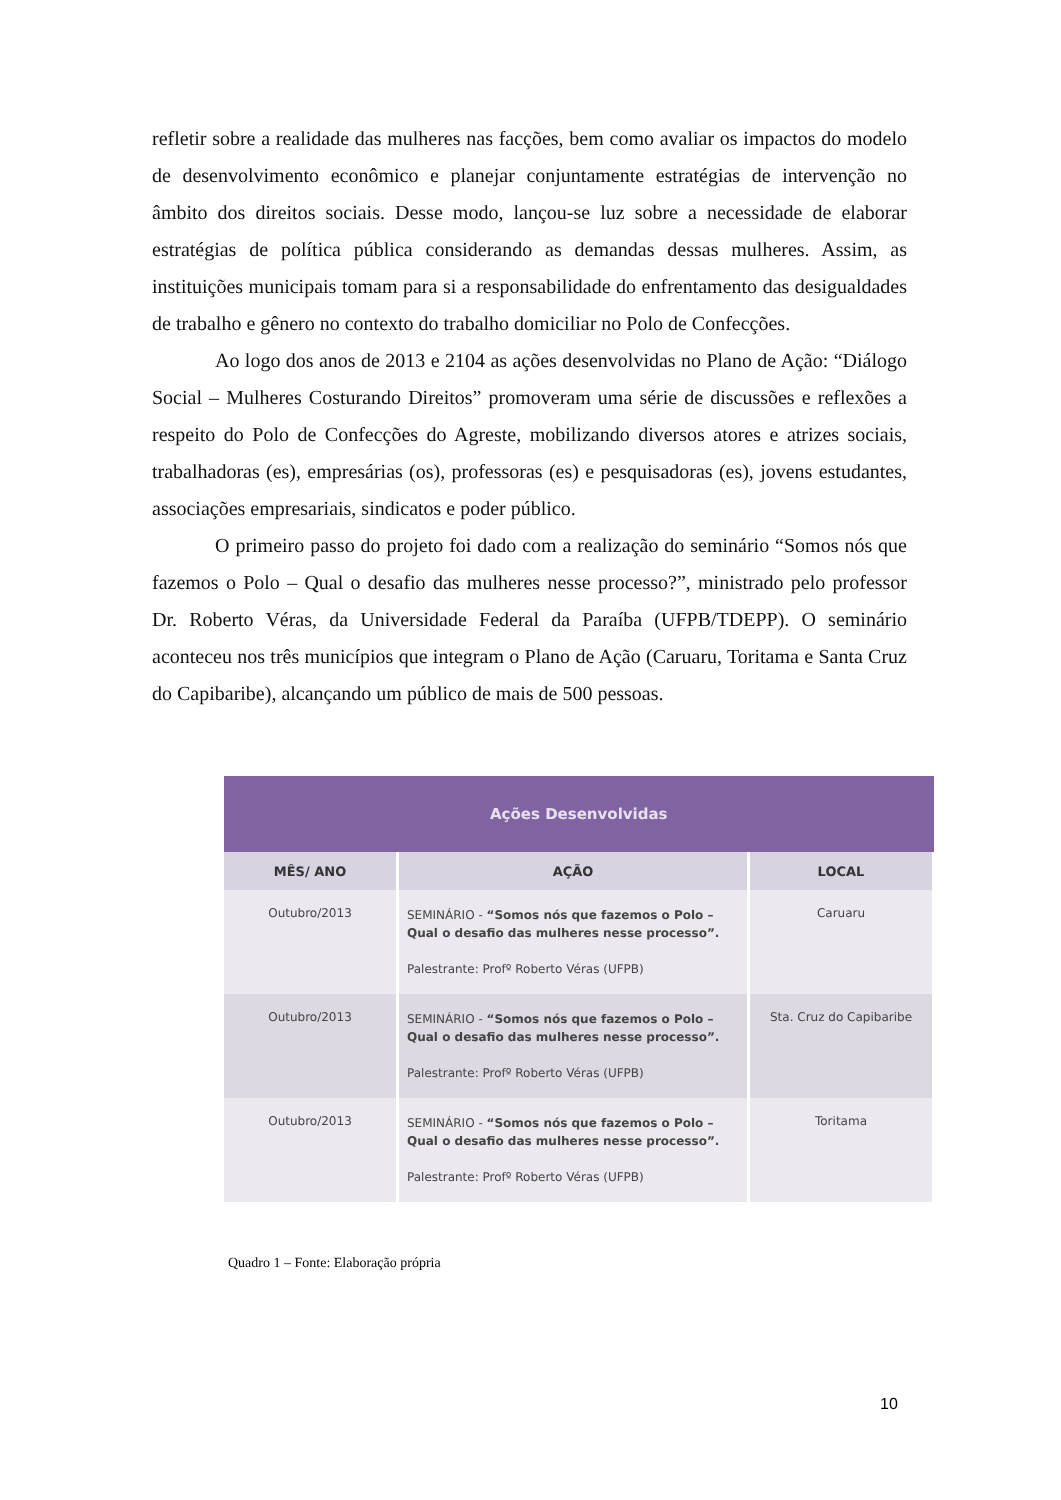refletir sobre a realidade das mulheres nas facções, bem como avaliar os impactos do modelo de desenvolvimento econômico e planejar conjuntamente estratégias de intervenção no âmbito dos direitos sociais. Desse modo, lançou-se luz sobre a necessidade de elaborar estratégias de política pública considerando as demandas dessas mulheres. Assim, as instituições municipais tomam para si a responsabilidade do enfrentamento das desigualdades de trabalho e gênero no contexto do trabalho domiciliar no Polo de Confecções.
Ao logo dos anos de 2013 e 2104 as ações desenvolvidas no Plano de Ação: “Diálogo Social – Mulheres Costurando Direitos” promoveram uma série de discussões e reflexões a respeito do Polo de Confecções do Agreste, mobilizando diversos atores e atrizes sociais, trabalhadoras (es), empresárias (os), professoras (es) e pesquisadoras (es), jovens estudantes, associações empresariais, sindicatos e poder público.
O primeiro passo do projeto foi dado com a realização do seminário “Somos nós que fazemos o Polo – Qual o desafio das mulheres nesse processo?”, ministrado pelo professor Dr. Roberto Véras, da Universidade Federal da Paraíba (UFPB/TDEPP). O seminário aconteceu nos três municípios que integram o Plano de Ação (Caruaru, Toritama e Santa Cruz do Capibaribe), alcançando um público de mais de 500 pessoas.
| Ações Desenvolvidas | | |
| --- | --- | --- |
| MÊS/ ANO | AÇÃO | LOCAL |
| Outubro/2013 | SEMINÁRIO - “Somos nós que fazemos o Polo – Qual o desafio das mulheres nesse processo”. Palestrante: Profº Roberto Véras (UFPB) | Caruaru |
| Outubro/2013 | SEMINÁRIO - “Somos nós que fazemos o Polo – Qual o desafio das mulheres nesse processo”. Palestrante: Profº Roberto Véras (UFPB) | Sta. Cruz do Capibaribe |
| Outubro/2013 | SEMINÁRIO - “Somos nós que fazemos o Polo – Qual o desafio das mulheres nesse processo”. Palestrante: Profº Roberto Véras (UFPB) | Toritama |
Quadro 1 – Fonte: Elaboração própria
10